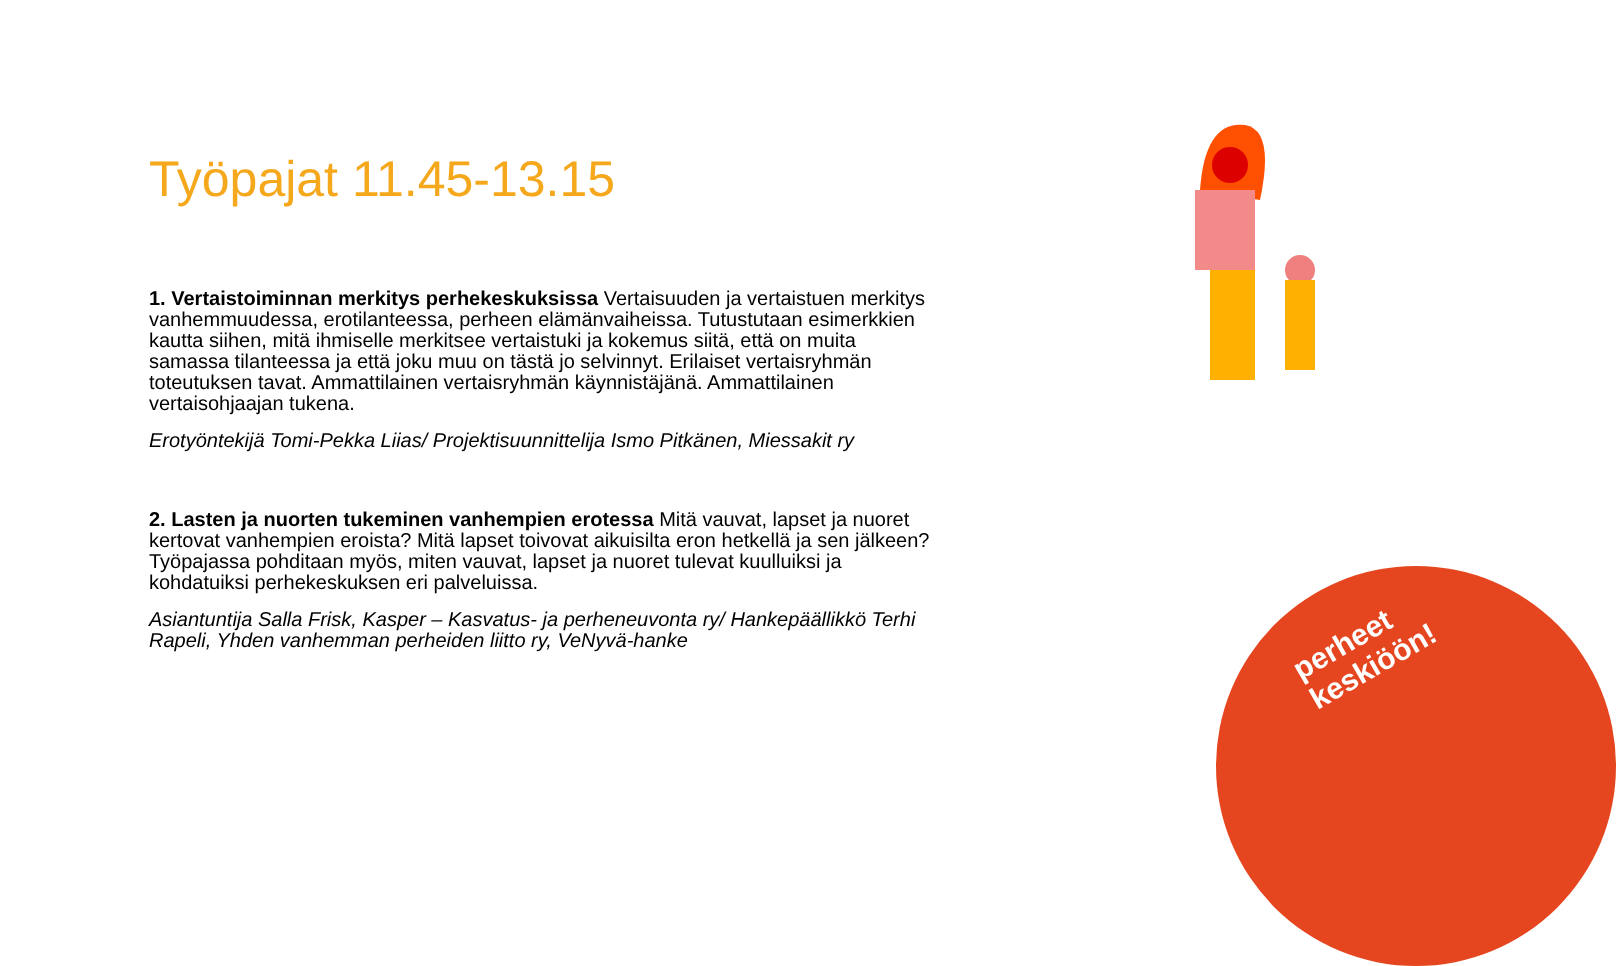Työpajat 11.45-13.15
1. Vertaistoiminnan merkitys perhekeskuksissa Vertaisuuden ja vertaistuen merkitys vanhemmuudessa, erotilanteessa, perheen elämänvaiheissa. Tutustutaan esimerkkien kautta siihen, mitä ihmiselle merkitsee vertaistuki ja kokemus siitä, että on muita samassa tilanteessa ja että joku muu on tästä jo selvinnyt. Erilaiset vertaisryhmän toteutuksen tavat. Ammattilainen vertaisryhmän käynnistäjänä. Ammattilainen vertaisohjaajan tukena.
Erotyöntekijä Tomi-Pekka Liias/ Projektisuunnittelija Ismo Pitkänen, Miessakit ry
2. Lasten ja nuorten tukeminen vanhempien erotessa Mitä vauvat, lapset ja nuoret kertovat vanhempien eroista? Mitä lapset toivovat aikuisilta eron hetkellä ja sen jälkeen? Työpajassa pohditaan myös, miten vauvat, lapset ja nuoret tulevat kuulluiksi ja kohdatuiksi perhekeskuksen eri palveluissa.
Asiantuntija Salla Frisk, Kasper – Kasvatus- ja perheneuvonta ry/ Hankepäällikkö Terhi Rapeli, Yhden vanhemman perheiden liitto ry, VeNyvä-hanke
perheet keskiöön!